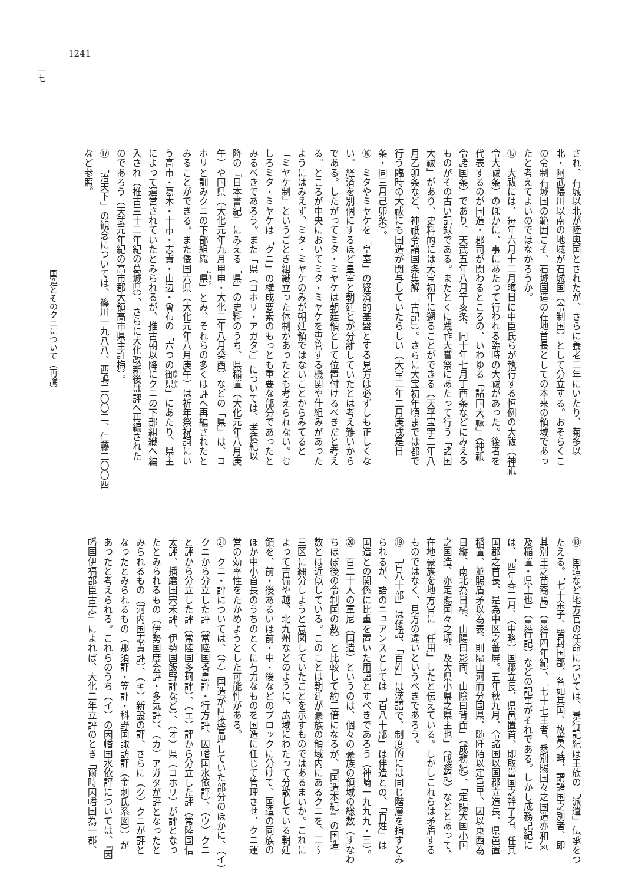1241
され、石城以北が陸奥国とされたが、さらに養老二年にいたり、菊多以
北・阿武隈川以南の地域が石城国（令制国）として分立する。おそらくこ
の令制石城国の範囲こそ、石城国造の在地首長としての本来の領域であっ
たと考えてよいのではなかろうか。
⑮　大祓には、毎年六月十二月晦日に中臣氏らが執行する恒例の大祓（神祇
令大祓条）のほかに、事にあたって行われる臨時の大祓があった。後者を
代表するのが国造・郡司が関わるところの、いわゆる「諸国大祓」（神祇
令諸国条）であり、天武五年八月辛亥条、同十年七月丁酉条などにみえる
ものがその古い記録である。またとくに践祚大嘗祭にあたって行う「諸国
大祓」があり、史料的には大宝初年に遡ることができる（天平宝字二年八
月乙卯条など、神祇令諸国条集解「古記」）。さらに大宝初年頃までは都で
行う臨時の大祓にも国造が関与していたらしい（大宝二年二月庚戌是日
条・同三月己卯条）。
⑯　ミタやミヤケを「皇室」の経済的基盤とする見方は必ずしも正しくな
い。経済を別個にするほど皇室と朝廷とが分離していたとは考え難いから
である。したがってミタ・ミヤケは朝廷領として位置付けるべきだと考え
る。ところが中央においてミタ・ミヤケを専管する機関や仕組みがあった
ようにはみえず、ミタ・ミヤケのみが朝廷領ではないことからみてると
「ミヤケ制」というごとき組織立った体制があったとも考えられない。む
しろミタ・ミヤケは「クニ」の構成要素のもっとも重要な部分であったと
みるべきであろう。また「県（コホリ・アガタ）」については、孝徳紀以
降の『日本書紀』にみえる「県」の史料のうち、県稲置（大化元年八月庚
午）や国県（大化元年九月甲申・大化二年八月癸酉）などの「県」は、コ
ホリと訓みクニの下部組織「県」とみ、それらの多くは評へ再編されたと
みることができる。また倭国六県（大化元年八月庚午）は祈年祭祝詞にい
う高市・葛木・十市・志貴・山辺・曾布の「六つの御県」にあたり、県主
によって運営されていたとみられるが、推古朝以降にクニの下部組織へ編
入され（推古三十二年紀の葛城県）、さらに大化改新後は評へ再編された
のであろう（天武元年紀の高市郡大領高市県主許梅）。
⑰　「治天下」の観念については、篠川一九八八、西嶋二〇〇二、仁藤二〇〇四
など参照。
⑱　国造など地方官の任命については、景行記紀は王族の「派遣」伝承をつ
たえる。「七十余子、皆封国郡、各如其国、故當今時、謂諸国之別者、即
其別王之苗裔焉」（景行四年紀）、「七十七王者、悉別賜国々之国造亦和気
及稲置・県主也」（景行記）などの記事がそれである。しかし成務記紀に
は、「四年春二月、（中略）国郡立長、県邑置首、即取當国之幹了者、任其
国郡之首長、是為中区之蕃屏。五年秋九月、令諸国以国郡立造長、県邑置
稲置、並賜盾矛以為表、則隔山河而分国県、随阡陌以定邑里、因以東西為
日縦、南北為日横、山陽曰影面、山陰曰背面」（成務紀）、「定賜大国小国
之国造、亦定賜国々之堺、及大県小県之県主也」（成務記）などとあって、
在地豪族を地方官に「任用」したと伝えている。しかしこれらは矛盾する
ものではなく、見方の違いというべきであろう。
⑲　「百八十部」は倭語、「百姓」は漢語で、制度的には同じ階層を指すとみ
られるが、語のニュアンスとしては「百八十部」は伴造との、「百姓」は
国造との関係に比重を置いた用語とすべきであろう（神崎一九九九・三）。
⑳　百二十人の軍尼（国造）というのは、個々の豪族の領域の総数（すなわ
ちほぼ後の令制国の数）と比較して約二倍になるが、『国造本紀』の国造
数とは近似している。このことは朝廷が豪族の領域内にあるクニを、二〜
三区に細分しようと意図していたことを示すものではあるまいか。これに
よって吉備や越、北九州などのように、広域にわたって分散している朝廷
領を、前・後あるいは前・中・後などのブロックに分けて、国造の同族の
ほか中小首長のうちのとくに有力なものを国造に任じて管理させ、クニ運
営の効率性をたかめようとした可能性がある。
㉑　クニ・評については、（ア）国造が直接管理していた部分のほかに、（イ）
クニから分立した評（常陸国香島評・行方評、因幡国水依評）、（ウ）クニ
と評から分立した評（常陸国多珂評）、（エ）評から分立した評（常陸国信
太評、播磨国宍禾評、伊勢国飯野評など）、（オ）県（コホリ）が評となっ
たとみられるもの（伊勢国度会評・多気評）、（カ）アガタが評となったと
みられるもの（河内国志貴評）、（キ）新設の評、さらに（ク）クニが評と
なったとみられるもの（那須評・笠評・科野国諏訪評（金刺氏系図））が
あったと考えられる。これらのうち（イ）の因幡国水依評については、『因
幡国伊福部臣古志』によれば、大化二年立評のとき「爾時因幡国為一郡、
国造とそのクニについて（再論）
一七